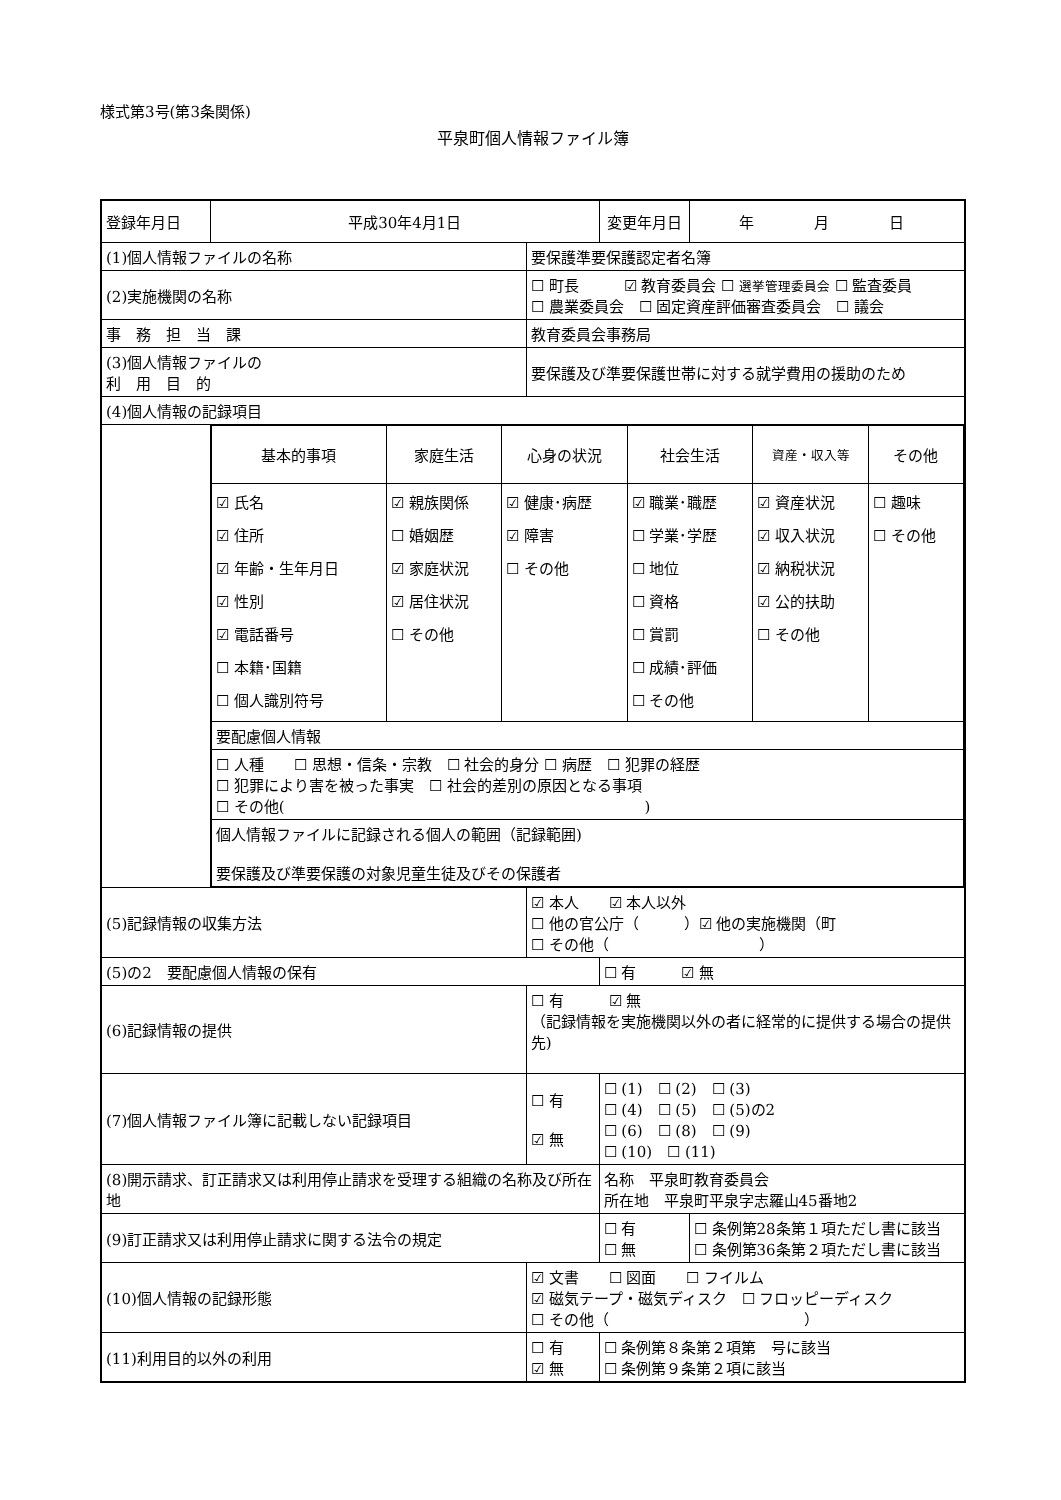様式第3号(第3条関係)
平泉町個人情報ファイル簿
| 登録年月日 | 平成30年4月1日 | | 変更年月日 | 年 月 日 |
| (1)個人情報ファイルの名称 | | 要保護準要保護認定者名簿 | | |
| (2)実施機関の名称 | | ☐ 町長 ☑ 教育委員会 ☐ 選挙管理委員会 ☐ 監査委員 ☐ 農業委員会 ☐ 固定資産評価審査委員会 ☐ 議会 | | |
| 事 務 担 当 課 | | 教育委員会事務局 | | |
| (3)個人情報ファイルの 利 用 目 的 | | 要保護及び準要保護世帯に対する就学費用の援助のため | | |
| (4)個人情報の記録項目 | | | | |
| | / 基本的事項 / 家庭生活 / 心身の状況 / 社会生活 / 資産・収入等 / その他 / / ☑ 氏名 ☑ 住所 ☑ 年齢・生年月日 ☑ 性別 ☑ 電話番号 ☐ 本籍･国籍 ☐ 個人識別符号 / ☑ 親族関係 ☐ 婚姻歴 ☑ 家庭状況 ☑ 居住状況 ☐ その他 / ☑ 健康･病歴 ☑ 障害 ☐ その他 / ☑ 職業･職歴 ☐ 学業･学歴 ☐ 地位 ☐ 資格 ☐ 賞罰 ☐ 成績･評価 ☐ その他 / ☑ 資産状況 ☑ 収入状況 ☑ 納税状況 ☑ 公的扶助 ☐ その他 / ☐ 趣味 ☐ その他 / / 要配慮個人情報 / / / / / / / ☐ 人種 ☐ 思想・信条・宗教 ☐ 社会的身分 ☐ 病歴 ☐ 犯罪の経歴 ☐ 犯罪により害を被った事実 ☐ 社会的差別の原因となる事項 ☐ その他( ) / / / / / / / 個人情報ファイルに記録される個人の範囲（記録範囲) 要保護及び準要保護の対象児童生徒及びその保護者 / / / / / / | | | |
| (5)記録情報の収集方法 | | ☑ 本人 ☑ 本人以外 ☐ 他の官公庁（ ）☑ 他の実施機関（町 ☐ その他（ ） | | |
| (5)の2 要配慮個人情報の保有 | | | ☐ 有 ☑ 無 | |
| (6)記録情報の提供 | | ☐ 有 ☑ 無 （記録情報を実施機関以外の者に経常的に提供する場合の提供先) | | |
| (7)個人情報ファイル簿に記載しない記録項目 | | ☐ 有 ☑ 無 | ☐ (1) ☐ (2) ☐ (3) ☐ (4) ☐ (5) ☐ (5)の2 ☐ (6) ☐ (8) ☐ (9) ☐ (10) ☐ (11) | |
| (8)開示請求、訂正請求又は利用停止請求を受理する組織の名称及び所在地 | | | 名称 平泉町教育委員会 所在地 平泉町平泉字志羅山45番地2 | |
| (9)訂正請求又は利用停止請求に関する法令の規定 | | | ☐ 有 ☐ 無 | ☐ 条例第28条第１項ただし書に該当 ☐ 条例第36条第２項ただし書に該当 |
| (10)個人情報の記録形態 | | ☑ 文書 ☐ 図面 ☐ フイルム ☑ 磁気テープ・磁気ディスク ☐ フロッピーディスク ☐ その他（ ） | | |
| (11)利用目的以外の利用 | | ☐ 有 ☑ 無 | ☐ 条例第８条第２項第 号に該当 ☐ 条例第９条第２項に該当 | |